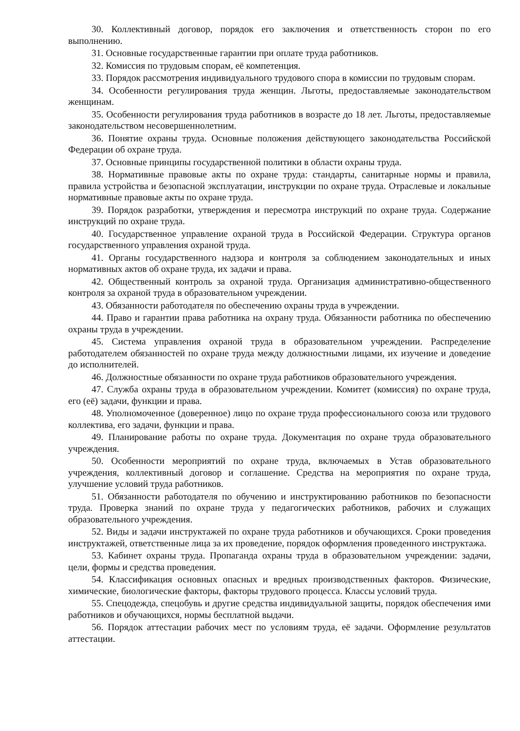30. Коллективный договор, порядок его заключения и ответственность сторон по его выполнению.
31. Основные государственные гарантии при оплате труда работников.
32. Комиссия по трудовым спорам, её компетенция.
33. Порядок рассмотрения индивидуального трудового спора в комиссии по трудовым спорам.
34. Особенности регулирования труда женщин. Льготы, предоставляемые законодательством женщинам.
35. Особенности регулирования труда работников в возрасте до 18 лет. Льготы, предоставляемые законодательством несовершеннолетним.
36. Понятие охраны труда. Основные положения действующего законодательства Российской Федерации об охране труда.
37. Основные принципы государственной политики в области охраны труда.
38. Нормативные правовые акты по охране труда: стандарты, санитарные нормы и правила, правила устройства и безопасной эксплуатации, инструкции по охране труда. Отраслевые и локальные нормативные правовые акты по охране труда.
39. Порядок разработки, утверждения и пересмотра инструкций по охране труда. Содержание инструкций по охране труда.
40. Государственное управление охраной труда в Российской Федерации. Структура органов государственного управления охраной труда.
41. Органы государственного надзора и контроля за соблюдением законодательных и иных нормативных актов об охране труда, их задачи и права.
42. Общественный контроль за охраной труда. Организация административно-общественного контроля за охраной труда в образовательном учреждении.
43. Обязанности работодателя по обеспечению охраны труда в учреждении.
44. Право и гарантии права работника на охрану труда. Обязанности работника по обеспечению охраны труда в учреждении.
45. Система управления охраной труда в образовательном учреждении. Распределение работодателем обязанностей по охране труда между должностными лицами, их изучение и доведение до исполнителей.
46. Должностные обязанности по охране труда работников образовательного учреждения.
47. Служба охраны труда в образовательном учреждении. Комитет (комиссия) по охране труда, его (её) задачи, функции и права.
48. Уполномоченное (доверенное) лицо по охране труда профессионального союза или трудового коллектива, его задачи, функции и права.
49. Планирование работы по охране труда. Документация по охране труда образовательного учреждения.
50. Особенности мероприятий по охране труда, включаемых в Устав образовательного учреждения, коллективный договор и соглашение. Средства на мероприятия по охране труда, улучшение условий труда работников.
51. Обязанности работодателя по обучению и инструктированию работников по безопасности труда. Проверка знаний по охране труда у педагогических работников, рабочих и служащих образовательного учреждения.
52. Виды и задачи инструктажей по охране труда работников и обучающихся. Сроки проведения инструктажей, ответственные лица за их проведение, порядок оформления проведенного инструктажа.
53. Кабинет охраны труда. Пропаганда охраны труда в образовательном учреждении: задачи, цели, формы и средства проведения.
54. Классификация основных опасных и вредных производственных факторов. Физические, химические, биологические факторы, факторы трудового процесса. Классы условий труда.
55. Спецодежда, спецобувь и другие средства индивидуальной защиты, порядок обеспечения ими работников и обучающихся, нормы бесплатной выдачи.
56. Порядок аттестации рабочих мест по условиям труда, её задачи. Оформление результатов аттестации.